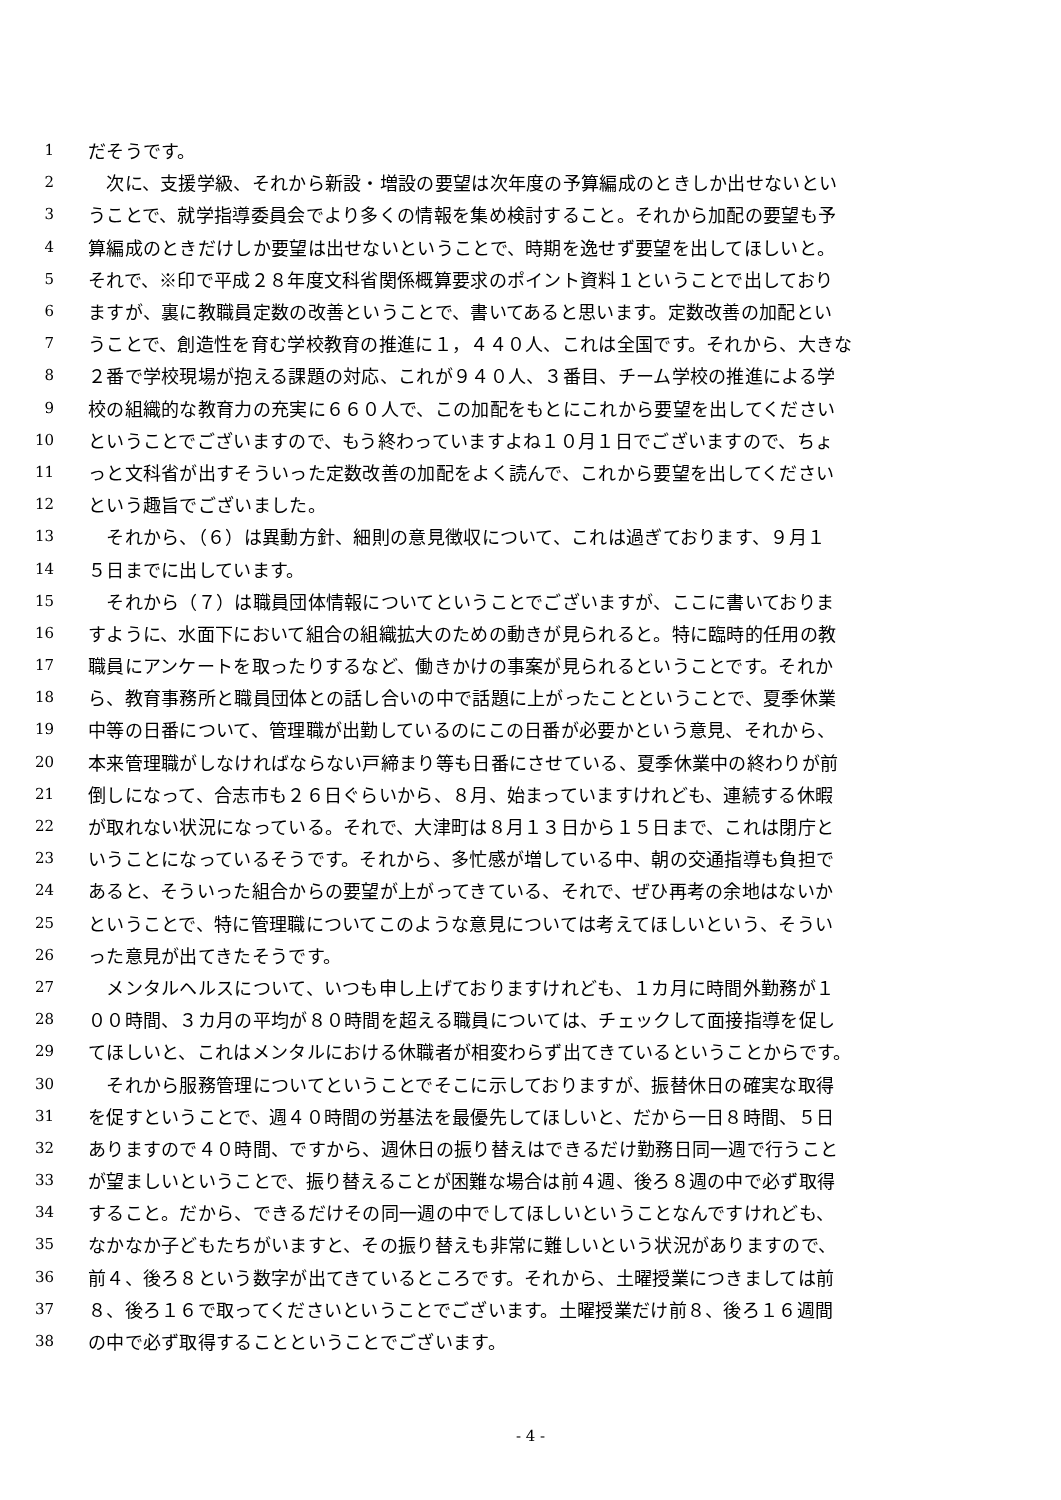1 だそうです。
2　次に、支援学級、それから新設・増設の要望は次年度の予算編成のときしか出せないとい
3 うことで、就学指導委員会でより多くの情報を集め検討すること。それから加配の要望も予
4 算編成のときだけしか要望は出せないということで、時期を逸せず要望を出してほしいと。
5 それで、※印で平成２８年度文科省関係概算要求のポイント資料１ということで出しており
6 ますが、裏に教職員定数の改善ということで、書いてあると思います。定数改善の加配とい
7 うことで、創造性を育む学校教育の推進に１，４４０人、これは全国です。それから、大きな
8 ２番で学校現場が抱える課題の対応、これが９４０人、３番目、チーム学校の推進による学
9 校の組織的な教育力の充実に６６０人で、この加配をもとにこれから要望を出してください
10 ということでございますので、もう終わっていますよね１０月１日でございますので、ちょ
11 っと文科省が出すそういった定数改善の加配をよく読んで、これから要望を出してください
12 という趣旨でございました。
13　それから、（６）は異動方針、細則の意見徴収について、これは過ぎております、９月１
14 ５日までに出しています。
15　それから（７）は職員団体情報についてということでございますが、ここに書いておりま
16 すように、水面下において組合の組織拡大のための動きが見られると。特に臨時的任用の教
17 職員にアンケートを取ったりするなど、働きかけの事案が見られるということです。それか
18 ら、教育事務所と職員団体との話し合いの中で話題に上がったことということで、夏季休業
19 中等の日番について、管理職が出勤しているのにこの日番が必要かという意見、それから、
20 本来管理職がしなければならない戸締まり等も日番にさせている、夏季休業中の終わりが前
21 倒しになって、合志市も２６日ぐらいから、８月、始まっていますけれども、連続する休暇
22 が取れない状況になっている。それで、大津町は８月１３日から１５日まで、これは閉庁と
23 いうことになっているそうです。それから、多忙感が増している中、朝の交通指導も負担で
24 あると、そういった組合からの要望が上がってきている、それで、ぜひ再考の余地はないか
25 ということで、特に管理職についてこのような意見については考えてほしいという、そうい
26 った意見が出てきたそうです。
27　メンタルヘルスについて、いつも申し上げておりますけれども、１カ月に時間外勤務が１
28 ００時間、３カ月の平均が８０時間を超える職員については、チェックして面接指導を促し
29 てほしいと、これはメンタルにおける休職者が相変わらず出てきているということからです。
30　それから服務管理についてということでそこに示しておりますが、振替休日の確実な取得
31 を促すということで、週４０時間の労基法を最優先してほしいと、だから一日８時間、５日
32 ありますので４０時間、ですから、週休日の振り替えはできるだけ勤務日同一週で行うこと
33 が望ましいということで、振り替えることが困難な場合は前４週、後ろ８週の中で必ず取得
34 すること。だから、できるだけその同一週の中でしてほしいということなんですけれども、
35 なかなか子どもたちがいますと、その振り替えも非常に難しいという状況がありますので、
36 前４、後ろ８という数字が出てきているところです。それから、土曜授業につきましては前
37 ８、後ろ１６で取ってくださいということでございます。土曜授業だけ前８、後ろ１６週間
38 の中で必ず取得することということでございます。
- 4 -